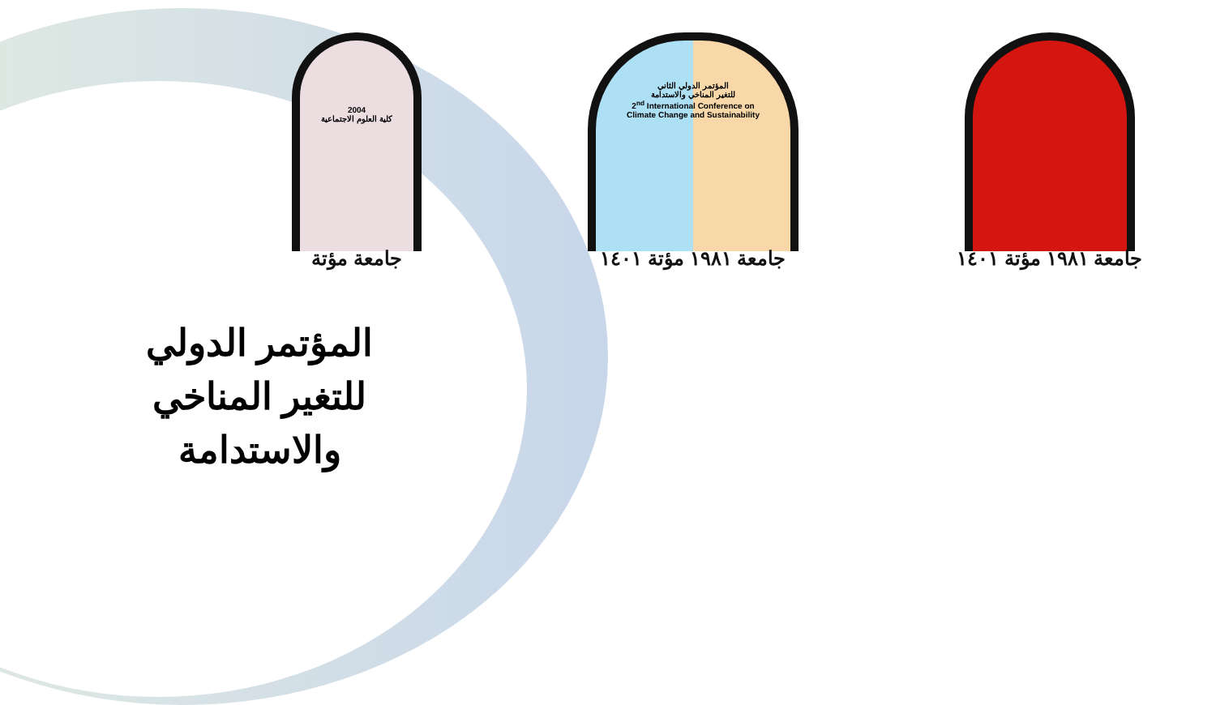2004
كلية العلوم الاجتماعية
جامعة مؤتة
المؤتمر الدولي الثاني
للتغير المناخي والاستدامة
2<sup>nd</sup> International Conference on
Climate Change and Sustainability
جامعة ١٩٨١ مؤتة ١٤٠١
جامعة ١٩٨١ مؤتة ١٤٠١
المؤتمر الدولي للتغير المناخي والاستدامة